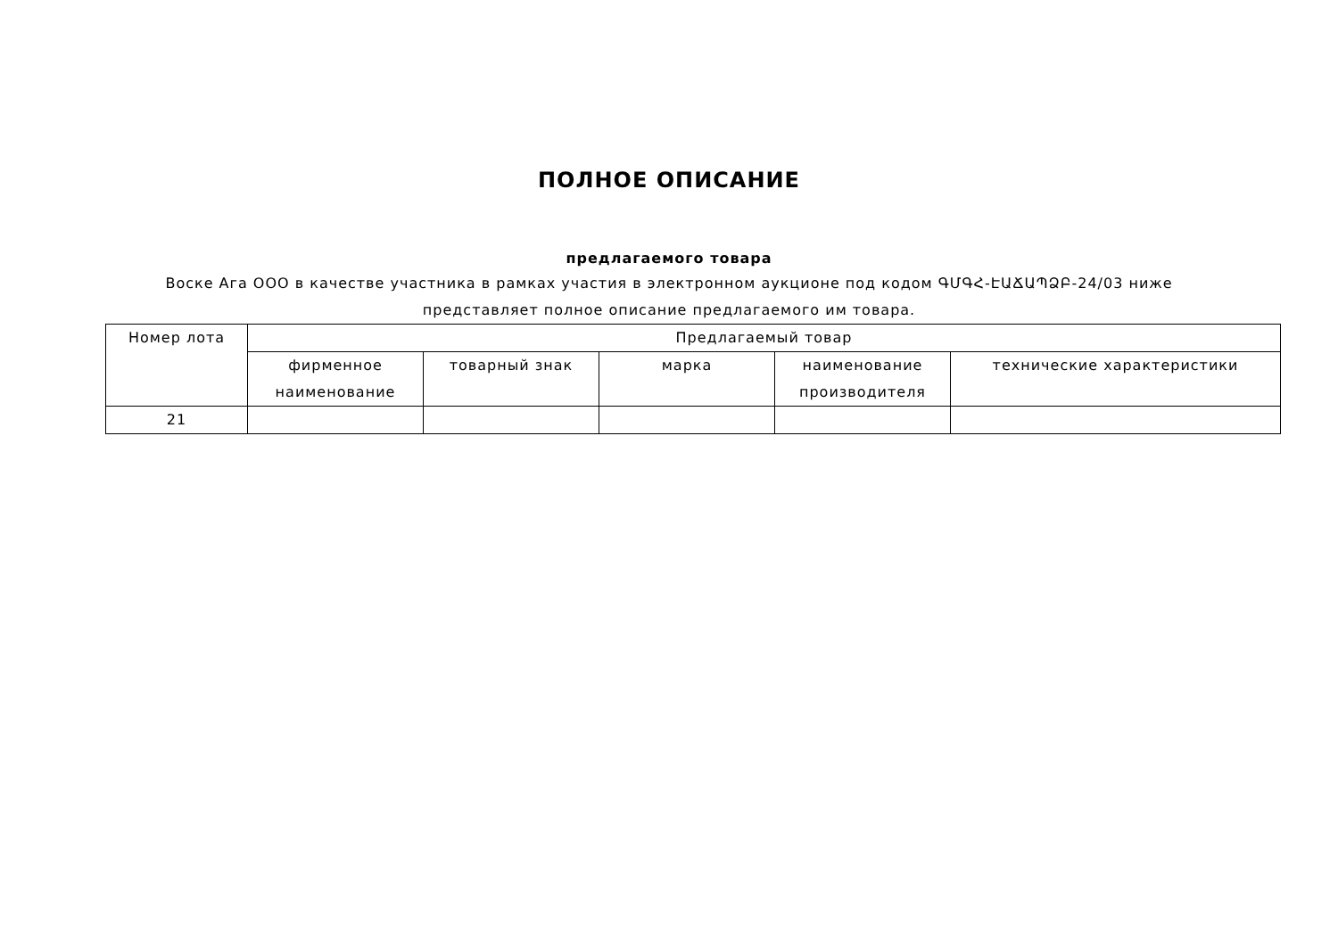ПОЛНОЕ ОПИСАНИЕ
предлагаемого товара
Воске Ага ООО в качестве участника в рамках участия в электронном аукционе под кодом ԳՄԳՀ-ԷԱՃԱՊՁԲ-24/03 ниже представляет полное описание предлагаемого им товара.
| Номер лота | Предлагаемый товар | | | | |
| | фирменное наименование | товарный знак | марка | наименование производителя | технические характеристики |
| 21 | | | | | |